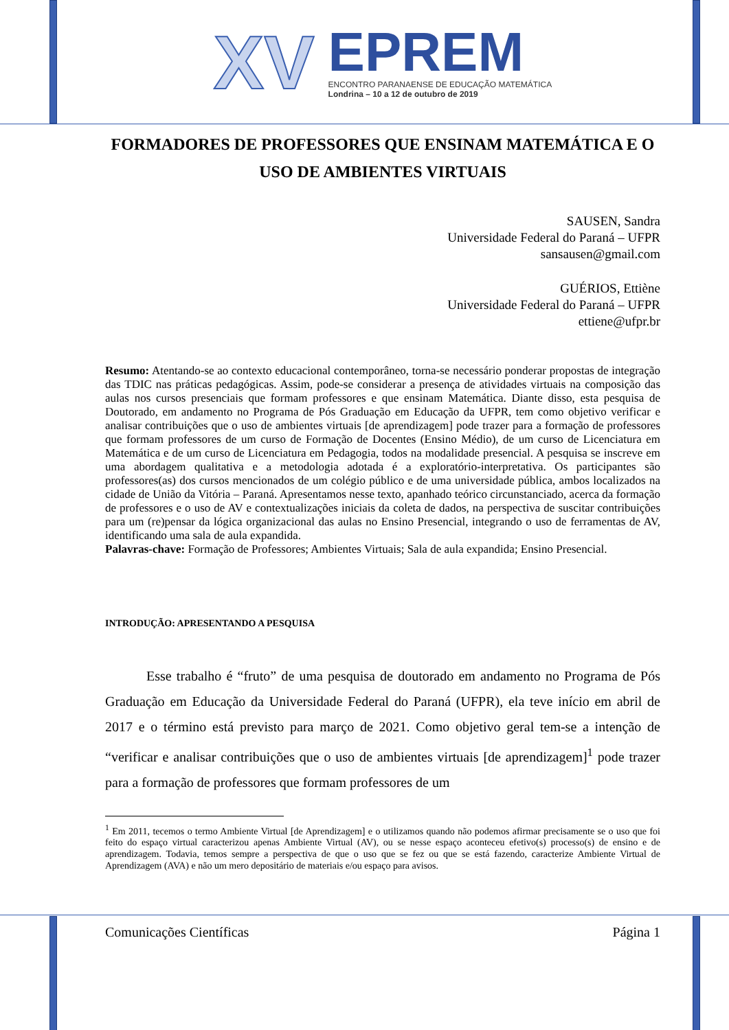XV
EPREM
ENCONTRO PARANAENSE DE EDUCAÇÃO MATEMÁTICA
Londrina – 10 a 12 de outubro de 2019
FORMADORES DE PROFESSORES QUE ENSINAM MATEMÁTICA E O USO DE AMBIENTES VIRTUAIS
SAUSEN, Sandra
Universidade Federal do Paraná – UFPR
sansausen@gmail.com
GUÉRIOS, Ettiène
Universidade Federal do Paraná – UFPR
ettiene@ufpr.br
Resumo: Atentando-se ao contexto educacional contemporâneo, torna-se necessário ponderar propostas de integração das TDIC nas práticas pedagógicas. Assim, pode-se considerar a presença de atividades virtuais na composição das aulas nos cursos presenciais que formam professores e que ensinam Matemática. Diante disso, esta pesquisa de Doutorado, em andamento no Programa de Pós Graduação em Educação da UFPR, tem como objetivo verificar e analisar contribuições que o uso de ambientes virtuais [de aprendizagem] pode trazer para a formação de professores que formam professores de um curso de Formação de Docentes (Ensino Médio), de um curso de Licenciatura em Matemática e de um curso de Licenciatura em Pedagogia, todos na modalidade presencial. A pesquisa se inscreve em uma abordagem qualitativa e a metodologia adotada é a exploratório-interpretativa. Os participantes são professores(as) dos cursos mencionados de um colégio público e de uma universidade pública, ambos localizados na cidade de União da Vitória – Paraná. Apresentamos nesse texto, apanhado teórico circunstanciado, acerca da formação de professores e o uso de AV e contextualizações iniciais da coleta de dados, na perspectiva de suscitar contribuições para um (re)pensar da lógica organizacional das aulas no Ensino Presencial, integrando o uso de ferramentas de AV, identificando uma sala de aula expandida.
Palavras-chave: Formação de Professores; Ambientes Virtuais; Sala de aula expandida; Ensino Presencial.
INTRODUÇÃO: APRESENTANDO A PESQUISA
Esse trabalho é “fruto” de uma pesquisa de doutorado em andamento no Programa de Pós Graduação em Educação da Universidade Federal do Paraná (UFPR), ela teve início em abril de 2017 e o término está previsto para março de 2021. Como objetivo geral tem-se a intenção de “verificar e analisar contribuições que o uso de ambientes virtuais [de aprendizagem]<sup>1</sup> pode trazer para a formação de professores que formam professores de um
<sup>1</sup> Em 2011, tecemos o termo Ambiente Virtual [de Aprendizagem] e o utilizamos quando não podemos afirmar precisamente se o uso que foi feito do espaço virtual caracterizou apenas Ambiente Virtual (AV), ou se nesse espaço aconteceu efetivo(s) processo(s) de ensino e de aprendizagem. Todavia, temos sempre a perspectiva de que o uso que se fez ou que se está fazendo, caracterize Ambiente Virtual de Aprendizagem (AVA) e não um mero depositário de materiais e/ou espaço para avisos.
Comunicações Científicas Página 1